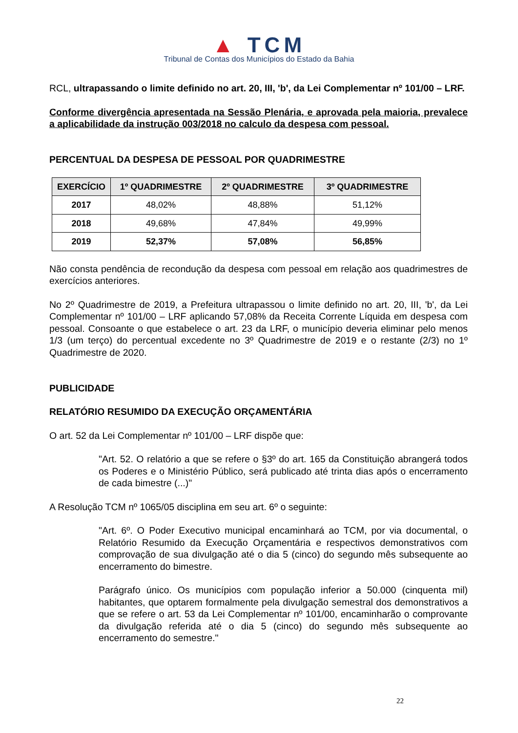▲ TCM
Tribunal de Contas dos Municípios do Estado da Bahia
RCL, ultrapassando o limite definido no art. 20, III, 'b', da Lei Complementar nº 101/00 – LRF.
Conforme divergência apresentada na Sessão Plenária, e aprovada pela maioria, prevalece a aplicabilidade da instrução 003/2018 no calculo da despesa com pessoal.
PERCENTUAL DA DESPESA DE PESSOAL POR QUADRIMESTRE
| EXERCÍCIO | 1º QUADRIMESTRE | 2º QUADRIMESTRE | 3º QUADRIMESTRE |
| --- | --- | --- | --- |
| 2017 | 48,02% | 48,88% | 51,12% |
| 2018 | 49,68% | 47,84% | 49,99% |
| 2019 | 52,37% | 57,08% | 56,85% |
Não consta pendência de recondução da despesa com pessoal em relação aos quadrimestres de exercícios anteriores.
No 2º Quadrimestre de 2019, a Prefeitura ultrapassou o limite definido no art. 20, III, 'b', da Lei Complementar nº 101/00 – LRF aplicando 57,08% da Receita Corrente Líquida em despesa com pessoal. Consoante o que estabelece o art. 23 da LRF, o município deveria eliminar pelo menos 1/3 (um terço) do percentual excedente no 3º Quadrimestre de 2019 e o restante (2/3) no 1º Quadrimestre de 2020.
PUBLICIDADE
RELATÓRIO RESUMIDO DA EXECUÇÃO ORÇAMENTÁRIA
O art. 52 da Lei Complementar nº 101/00 – LRF dispõe que:
"Art. 52. O relatório a que se refere o §3º do art. 165 da Constituição abrangerá todos os Poderes e o Ministério Público, será publicado até trinta dias após o encerramento de cada bimestre (...)"
A Resolução TCM nº 1065/05 disciplina em seu art. 6º o seguinte:
"Art. 6º. O Poder Executivo municipal encaminhará ao TCM, por via documental, o Relatório Resumido da Execução Orçamentária e respectivos demonstrativos com comprovação de sua divulgação até o dia 5 (cinco) do segundo mês subsequente ao encerramento do bimestre.
Parágrafo único. Os municípios com população inferior a 50.000 (cinquenta mil) habitantes, que optarem formalmente pela divulgação semestral dos demonstrativos a que se refere o art. 53 da Lei Complementar nº 101/00, encaminharão o comprovante da divulgação referida até o dia 5 (cinco) do segundo mês subsequente ao encerramento do semestre."
22